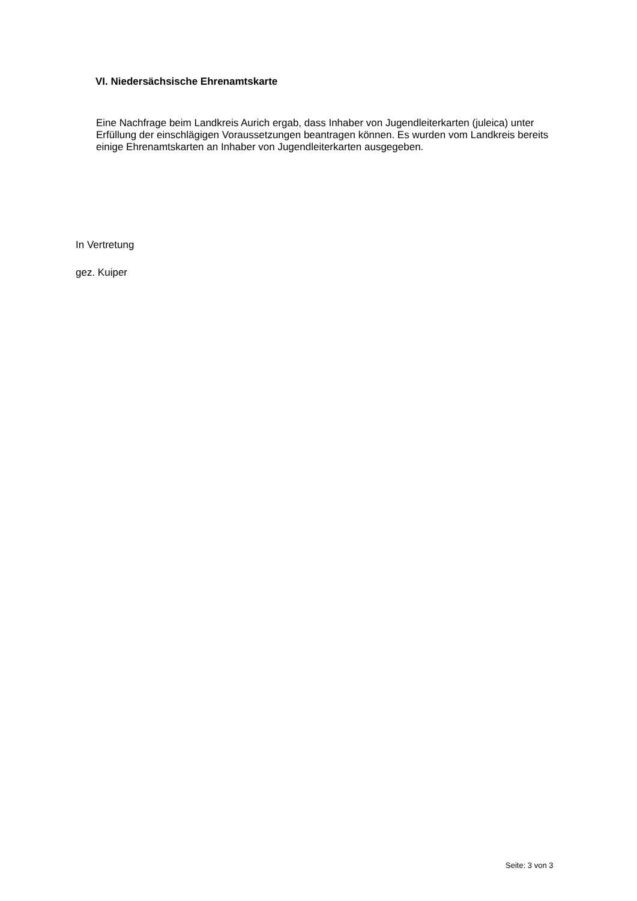VI. Niedersächsische Ehrenamtskarte
Eine Nachfrage beim Landkreis Aurich ergab, dass Inhaber von Jugendleiterkarten (juleica) unter Erfüllung der einschlägigen Voraussetzungen beantragen können. Es wurden vom Landkreis bereits einige Ehrenamtskarten an Inhaber von Jugendleiterkarten ausgegeben.
In Vertretung
gez. Kuiper
Seite: 3 von 3